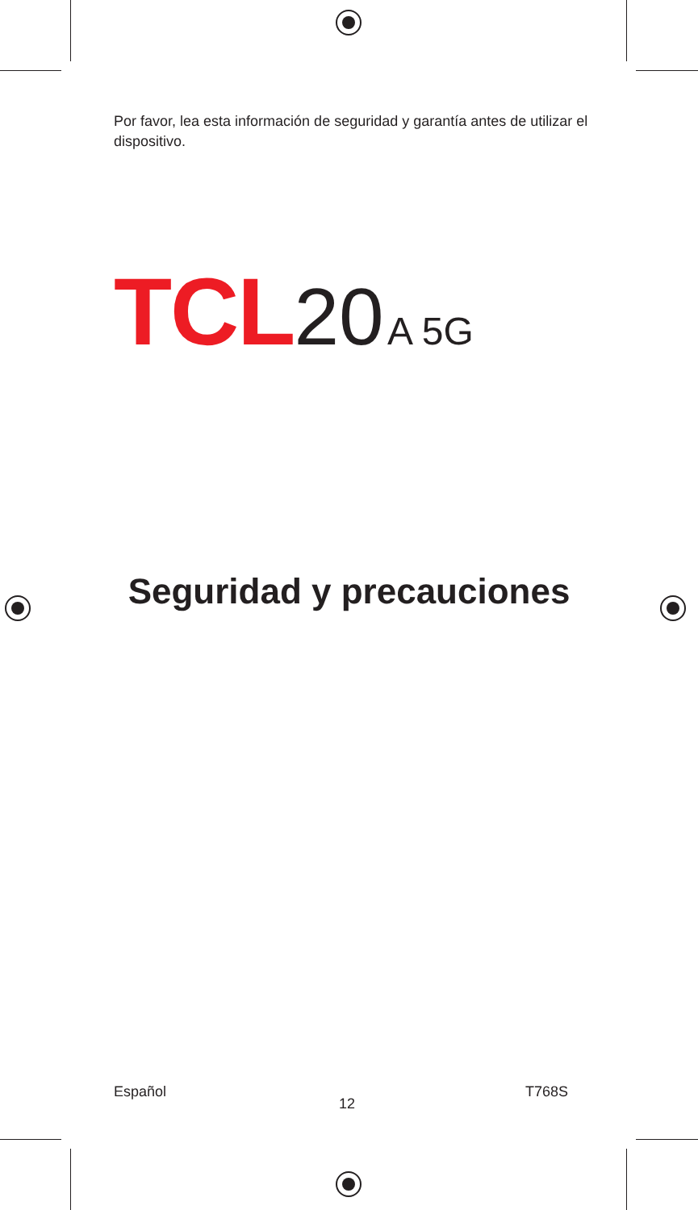Por favor, lea esta información de seguridad y garantía antes de utilizar el dispositivo.
TCL 20 A 5G
Seguridad y precauciones
Español
12
T768S